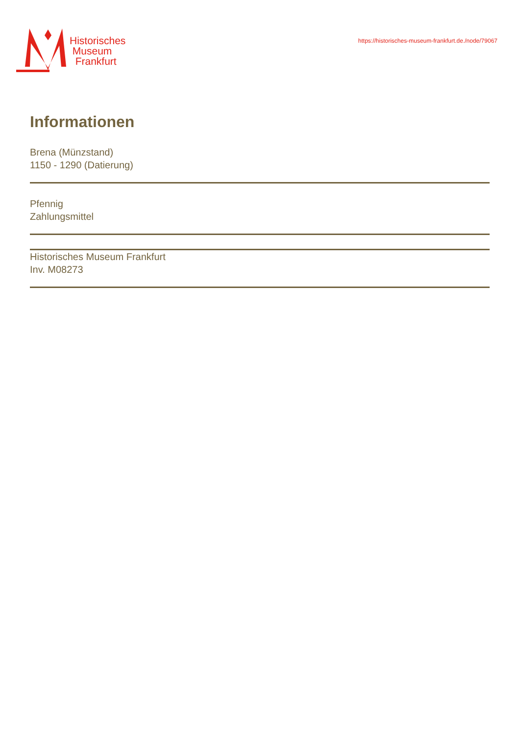Historisches
Museum
Frankfurt
https://historisches-museum-frankfurt.de./node/79067
Informationen
Brena (Münzstand)
1150 - 1290 (Datierung)
Pfennig
Zahlungsmittel
Historisches Museum Frankfurt
Inv. M08273